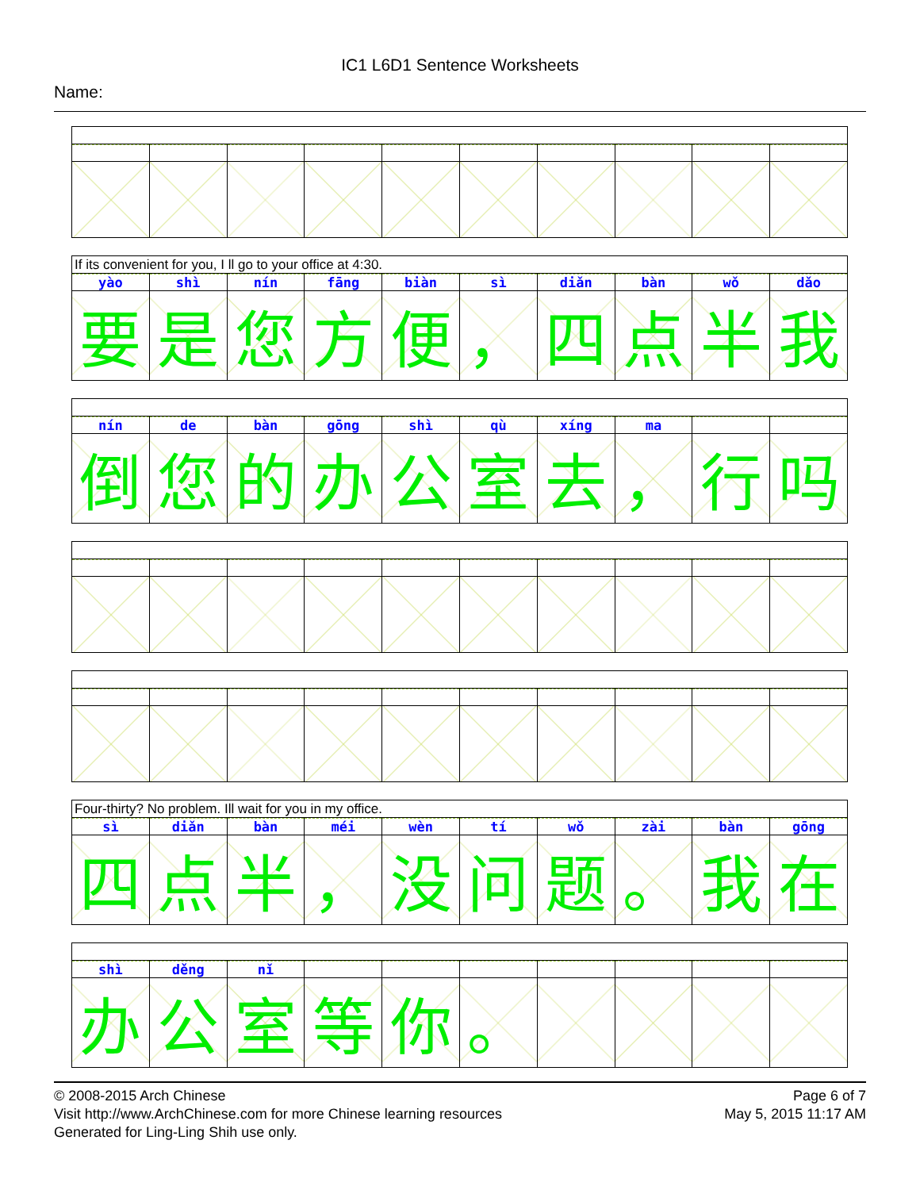IC1 L6D1 Sentence Worksheets
Name:
If its convenient for you, I ll go to your office at 4:30.
| yào | shì | nín | fāng | biàn | sì | diǎn | bàn | wǒ | dǎo |
| 要 | 是 | 您 | 方 | 便 | ， | 四 | 点 | 半 | 我 |
| nín | de | bàn | gōng | shì | qù | xíng | ma | | |
| 倒 | 您 | 的 | 办 | 公 | 室 | 去 | ， | 行 | 吗 |
Four-thirty? No problem. Ill wait for you in my office.
| sì | diǎn | bàn | méi | wèn | tí | wǒ | zài | bàn | gōng |
| 四 | 点 | 半 | ， | 没 | 问 | 题 | 。 | 我 | 在 |
| shì | děng | nǐ | | | | | | | |
| 办 | 公 | 室 | 等 | 你 | 。 | | | | |
© 2008-2015 Arch Chinese
Visit http://www.ArchChinese.com for more Chinese learning resources
Generated for Ling-Ling Shih use only.
Page 6 of 7
May 5, 2015 11:17 AM